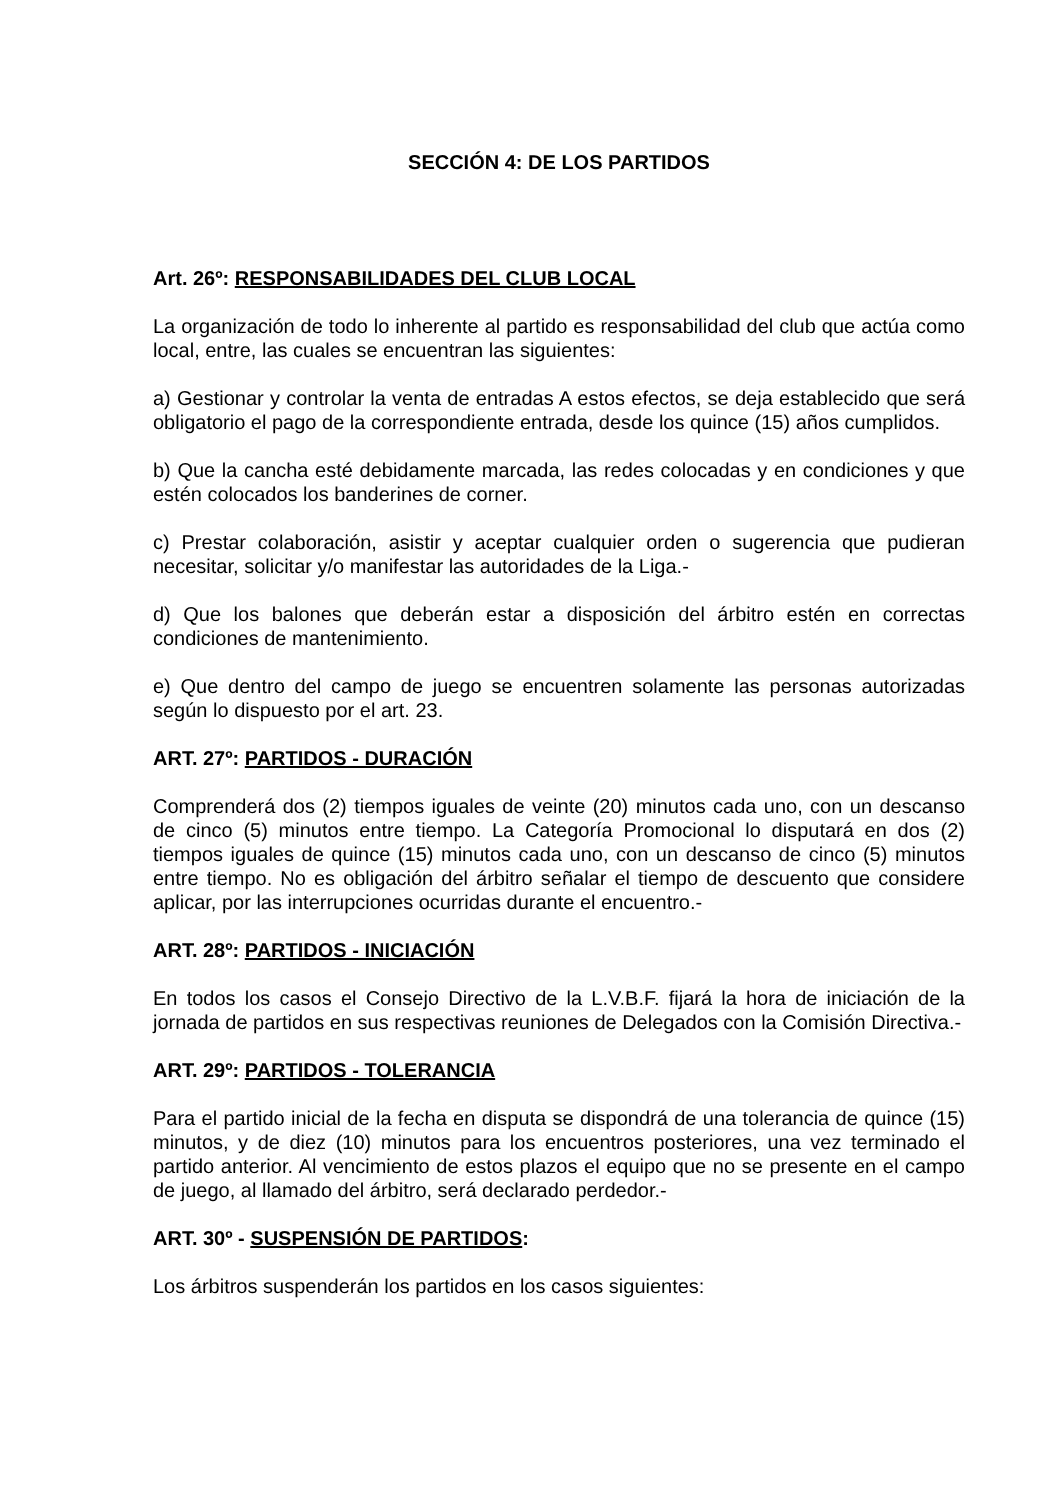SECCIÓN 4: DE LOS PARTIDOS
Art. 26º: RESPONSABILIDADES DEL CLUB LOCAL
La organización de todo lo inherente al partido es responsabilidad del club que actúa como local, entre, las cuales se encuentran las siguientes:
a) Gestionar y controlar la venta de entradas A estos efectos, se deja establecido que será obligatorio el pago de la correspondiente entrada, desde los quince (15) años cumplidos.
b) Que la cancha esté debidamente marcada, las redes colocadas y en condiciones y que estén colocados los banderines de corner.
c) Prestar colaboración, asistir y aceptar cualquier orden o sugerencia que pudieran necesitar, solicitar y/o manifestar las autoridades de la Liga.-
d) Que los balones que deberán estar a disposición del árbitro estén en correctas condiciones de mantenimiento.
e) Que dentro del campo de juego se encuentren solamente las personas autorizadas según lo dispuesto por el art. 23.
ART. 27º: PARTIDOS - DURACIÓN
Comprenderá dos (2) tiempos iguales de veinte (20) minutos cada uno, con un descanso de cinco (5) minutos entre tiempo. La Categoría Promocional lo disputará en dos (2) tiempos iguales de quince (15) minutos cada uno, con un descanso de cinco (5) minutos entre tiempo. No es obligación del árbitro señalar el tiempo de descuento que considere aplicar, por las interrupciones ocurridas durante el encuentro.-
ART. 28º: PARTIDOS - INICIACIÓN
En todos los casos el Consejo Directivo de la L.V.B.F. fijará la hora de iniciación de la jornada de partidos en sus respectivas reuniones de Delegados con la Comisión Directiva.-
ART. 29º: PARTIDOS - TOLERANCIA
Para el partido inicial de la fecha en disputa se dispondrá de una tolerancia de quince (15) minutos, y de diez (10) minutos para los encuentros posteriores, una vez terminado el partido anterior. Al vencimiento de estos plazos el equipo que no se presente en el campo de juego, al llamado del árbitro, será declarado perdedor.-
ART. 30º - SUSPENSIÓN DE PARTIDOS:
Los árbitros suspenderán los partidos en los casos siguientes: